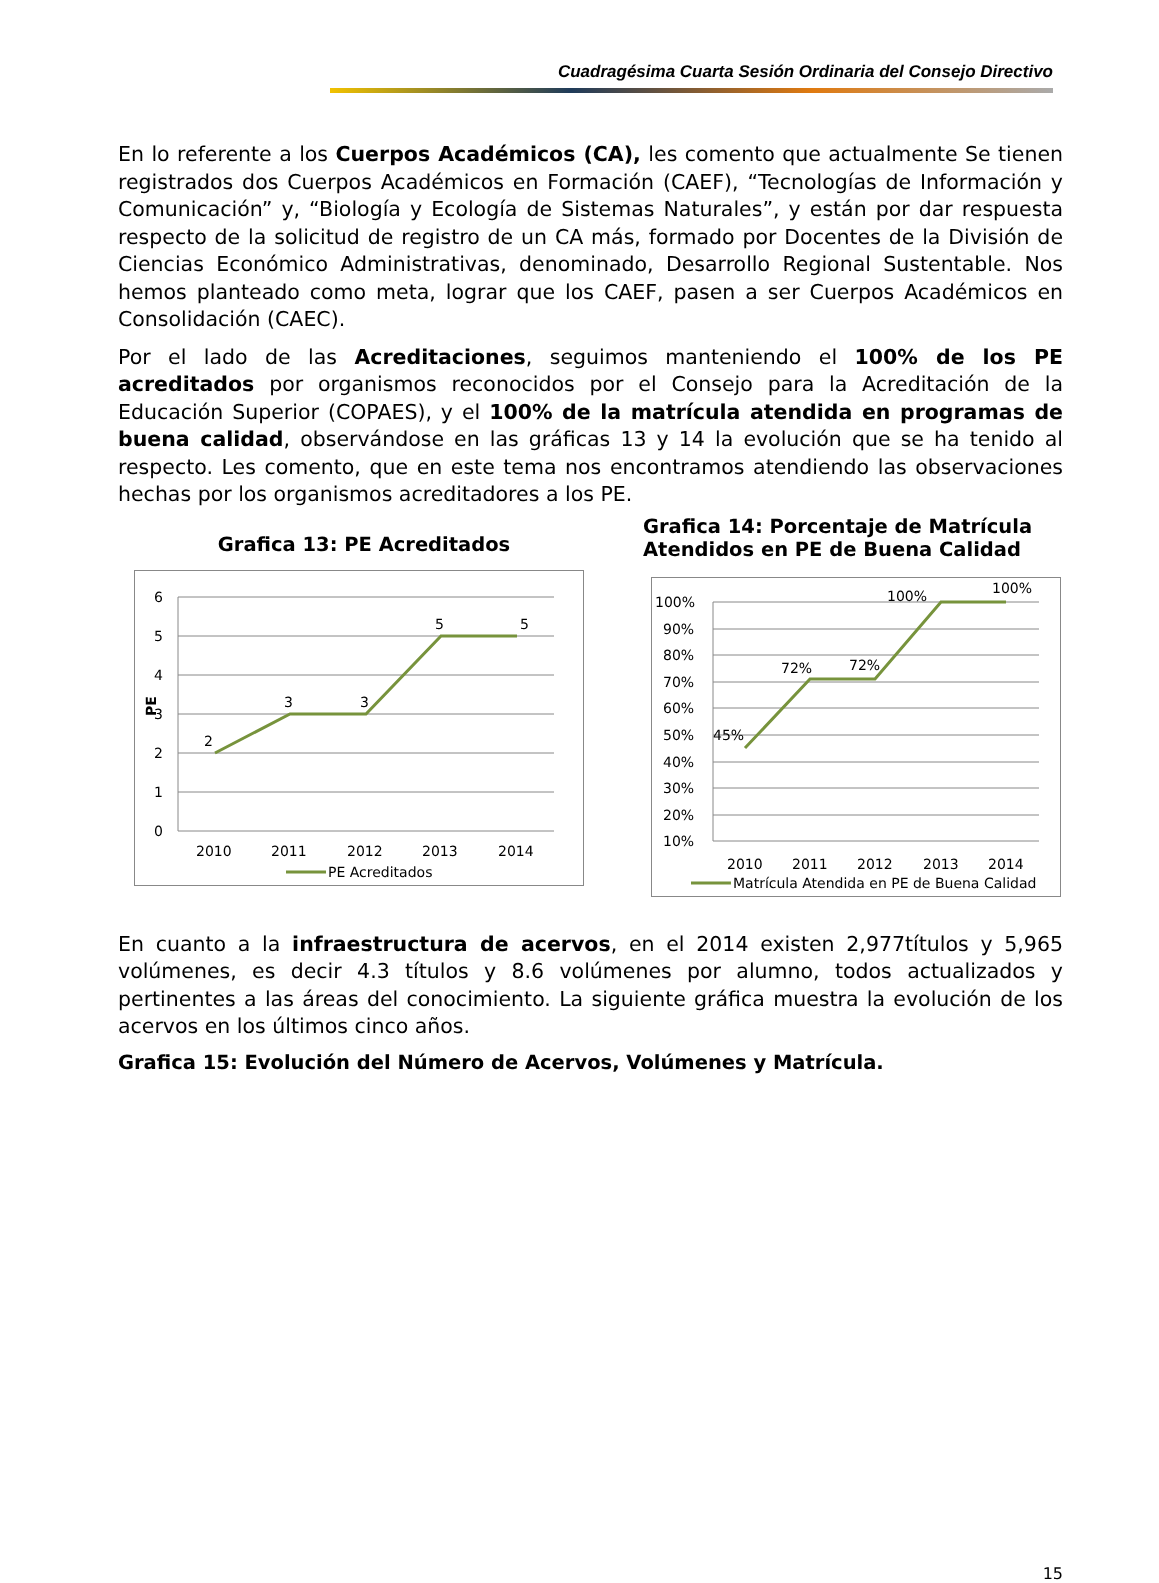Cuadragésima Cuarta Sesión Ordinaria del Consejo Directivo
En lo referente a los Cuerpos Académicos (CA), les comento que actualmente Se tienen registrados dos Cuerpos Académicos en Formación (CAEF), “Tecnologías de Información y Comunicación” y, “Biología y Ecología de Sistemas Naturales”, y están por dar respuesta respecto de la solicitud de registro de un CA más, formado por Docentes de la División de Ciencias Económico Administrativas, denominado, Desarrollo Regional Sustentable. Nos hemos planteado como meta, lograr que los CAEF, pasen a ser Cuerpos Académicos en Consolidación (CAEC).
Por el lado de las Acreditaciones, seguimos manteniendo el 100% de los PE acreditados por organismos reconocidos por el Consejo para la Acreditación de la Educación Superior (COPAES), y el 100% de la matrícula atendida en programas de buena calidad, observándose en las gráficas 13 y 14 la evolución que se ha tenido al respecto. Les comento, que en este tema nos encontramos atendiendo las observaciones hechas por los organismos acreditadores a los PE.
Grafica 13: PE Acreditados
6
5
4
3
2
1
0
PE
2
3
3
5
5
2010
2011
2012
2013
2014
PE Acreditados
Grafica 14: Porcentaje de Matrícula Atendidos en PE de Buena Calidad
100%
90%
80%
70%
60%
50%
40%
30%
20%
10%
45%
72%
72%
100%
100%
2010
2011
2012
2013
2014
Matrícula Atendida en PE de Buena Calidad
En cuanto a la infraestructura de acervos, en el 2014 existen 2,977títulos y 5,965 volúmenes, es decir 4.3 títulos y 8.6 volúmenes por alumno, todos actualizados y pertinentes a las áreas del conocimiento. La siguiente gráfica muestra la evolución de los acervos en los últimos cinco años.
Grafica 15: Evolución del Número de Acervos, Volúmenes y Matrícula.
15